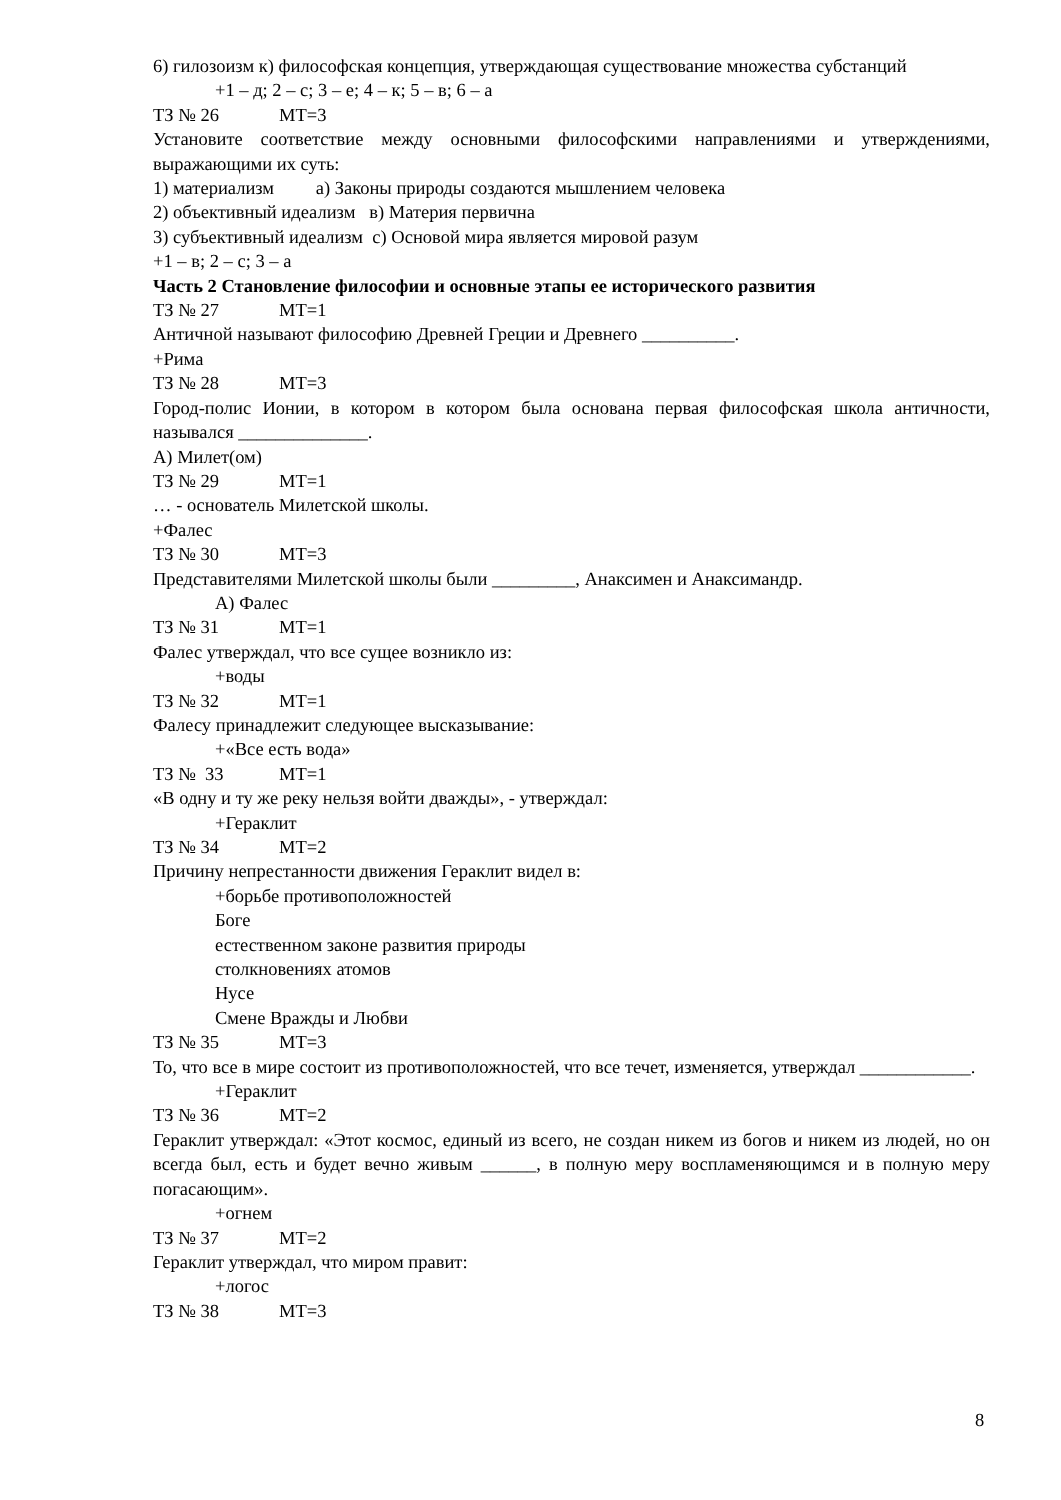6) гилозоизм к) философская концепция, утверждающая существование множества субстанций
+1 – д; 2 – с; 3 – е; 4 – к; 5 – в; 6 – а
ТЗ № 26 МТ=3
Установите соответствие между основными философскими направлениями и утверждениями, выражающими их суть:
1) материализм а) Законы природы создаются мышлением человека
2) объективный идеализм в) Материя первична
3) субъективный идеализм с) Основой мира является мировой разум
+1 – в; 2 – с; 3 – а
Часть 2 Становление философии и основные этапы ее исторического развития
ТЗ № 27 МТ=1
Античной называют философию Древней Греции и Древнего __________.
+Рима
ТЗ № 28 МТ=3
Город-полис Ионии, в котором в котором была основана первая философская школа античности, назывался ______________.
А) Милет(ом)
ТЗ № 29 МТ=1
… - основатель Милетской школы.
+Фалес
ТЗ № 30 МТ=3
Представителями Милетской школы были _________, Анаксимен и Анаксимандр.
А) Фалес
ТЗ № 31 МТ=1
Фалес утверждал, что все сущее возникло из:
+воды
ТЗ № 32 МТ=1
Фалесу принадлежит следующее высказывание:
+«Все есть вода»
ТЗ № 33 МТ=1
«В одну и ту же реку нельзя войти дважды», - утверждал:
+Гераклит
ТЗ № 34 МТ=2
Причину непрестанности движения Гераклит видел в:
+борьбе противоположностей
Боге
естественном законе развития природы
столкновениях атомов
Нусе
Смене Вражды и Любви
ТЗ № 35 МТ=3
То, что все в мире состоит из противоположностей, что все течет, изменяется, утверждал ____________.
+Гераклит
ТЗ № 36 МТ=2
Гераклит утверждал: «Этот космос, единый из всего, не создан никем из богов и никем из людей, но он всегда был, есть и будет вечно живым ______, в полную меру воспламеняющимся и в полную меру погасающим».
+огнем
ТЗ № 37 МТ=2
Гераклит утверждал, что миром правит:
+логос
ТЗ № 38 МТ=3
8